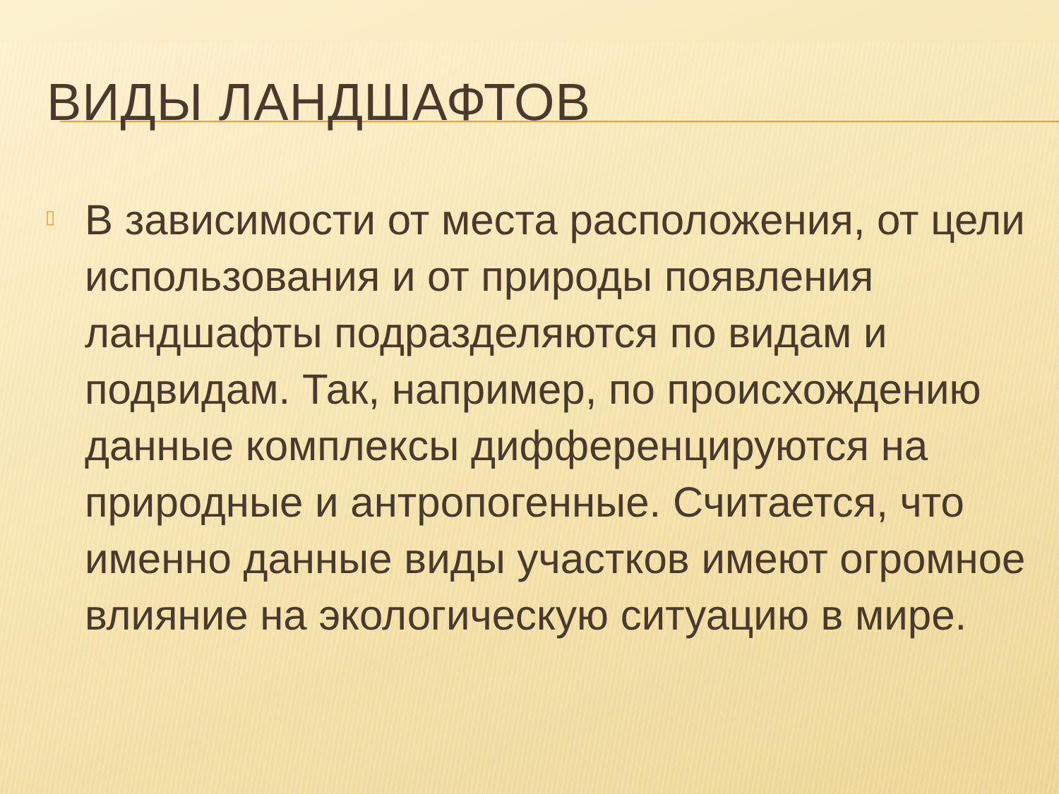ВИДЫ ЛАНДШАФТОВ
▯
В зависимости от места расположения, от цели использования и от природы появления ландшафты подразделяются по видам и подвидам. Так, например, по происхождению данные комплексы дифференцируются на природные и антропогенные. Считается, что именно данные виды участков имеют огромное влияние на экологическую ситуацию в мире.